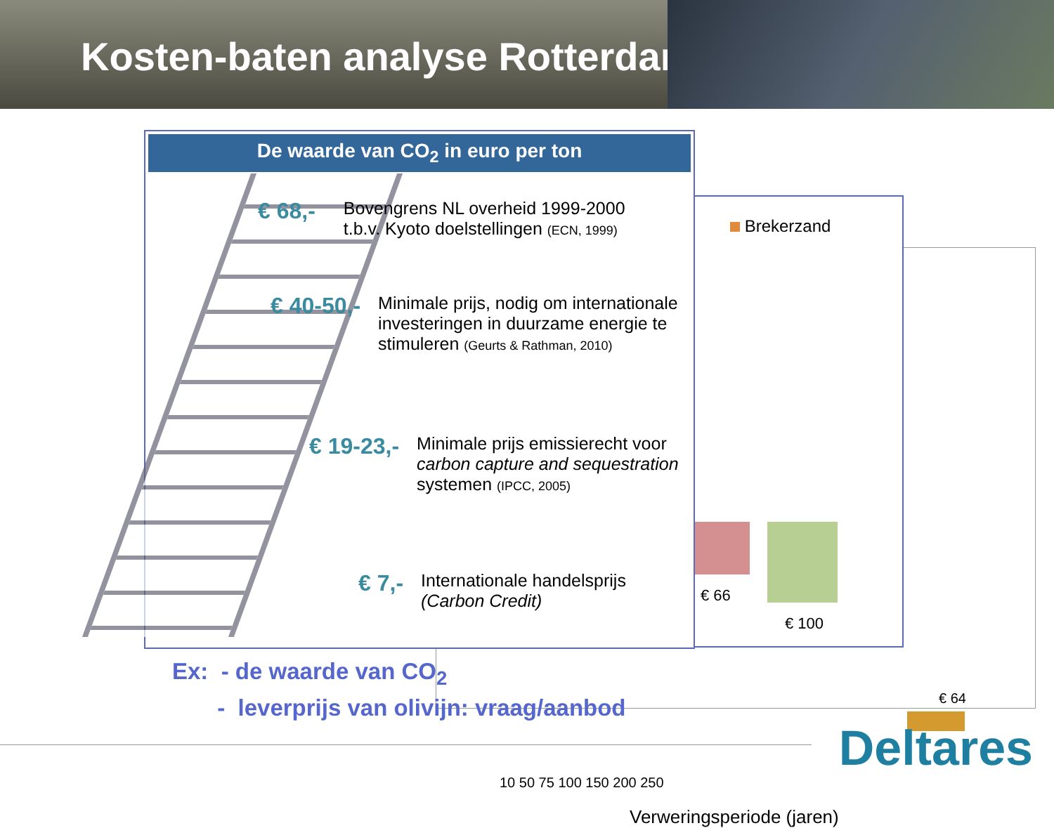Kosten-baten analyse Rotterdam
€ 64
10 50 75 100 150 200 250
Verweringsperiode (jaren)
Brekerzand
€ 66
€ 100
De waarde van CO<sub>2</sub> in euro per ton
€ 68,- Bovengrens NL overheid 1999-2000
t.b.v. Kyoto doelstellingen (ECN, 1999)
€ 40-50,- Minimale prijs, nodig om internationale
investeringen in duurzame energie te
stimuleren (Geurts & Rathman, 2010)
€ 19-23,- Minimale prijs emissierecht voor
carbon capture and sequestration
systemen (IPCC, 2005)
€ 7,- Internationale handelsprijs
(Carbon Credit)
Ex: - de waarde van CO<sub>2</sub>
- leverprijs van olivijn: vraag/aanbod
Deltares